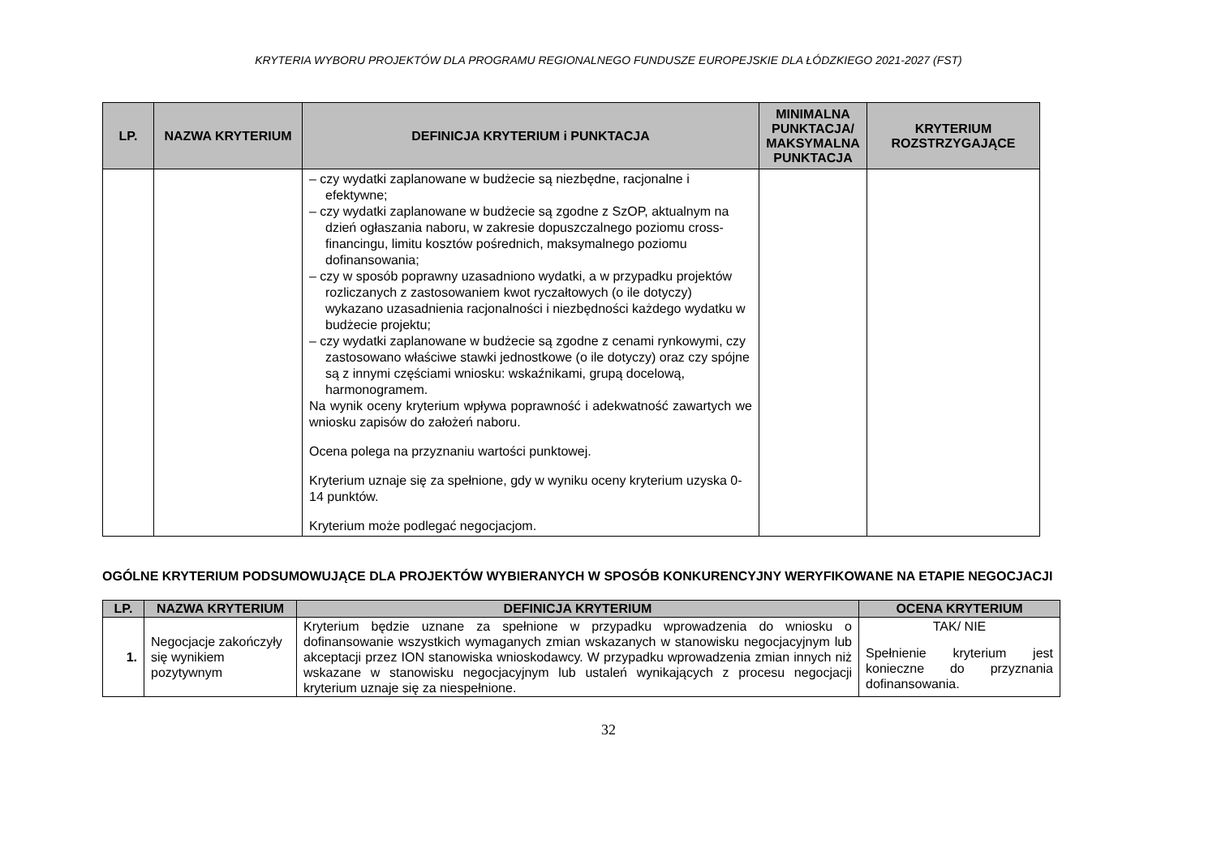KRYTERIA WYBORU PROJEKTÓW DLA PROGRAMU REGIONALNEGO FUNDUSZE EUROPEJSKIE DLA ŁÓDZKIEGO 2021-2027 (FST)
| LP. | NAZWA KRYTERIUM | DEFINICJA KRYTERIUM i PUNKTACJA | MINIMALNA PUNKTACJA/ MAKSYMALNA PUNKTACJA | KRYTERIUM ROZSTRZYGAJĄCE |
| --- | --- | --- | --- | --- |
| | | – czy wydatki zaplanowane w budżecie są niezbędne, racjonalne i efektywne; – czy wydatki zaplanowane w budżecie są zgodne z SzOP, aktualnym na dzień ogłaszania naboru, w zakresie dopuszczalnego poziomu cross-financingu, limitu kosztów pośrednich, maksymalnego poziomu dofinansowania; – czy w sposób poprawny uzasadniono wydatki, a w przypadku projektów rozliczanych z zastosowaniem kwot ryczałtowych (o ile dotyczy) wykazano uzasadnienia racjonalności i niezbędności każdego wydatku w budżecie projektu; – czy wydatki zaplanowane w budżecie są zgodne z cenami rynkowymi, czy zastosowano właściwe stawki jednostkowe (o ile dotyczy) oraz czy spójne są z innymi częściami wniosku: wskaźnikami, grupą docelową, harmonogramem. Na wynik oceny kryterium wpływa poprawność i adekwatność zawartych we wniosku zapisów do założeń naboru. Ocena polega na przyznaniu wartości punktowej. Kryterium uznaje się za spełnione, gdy w wyniku oceny kryterium uzyska 0-14 punktów. Kryterium może podlegać negocjacjom. | | |
OGÓLNE KRYTERIUM PODSUMOWUJĄCE DLA PROJEKTÓW WYBIERANYCH W SPOSÓB KONKURENCYJNY WERYFIKOWANE NA ETAPIE NEGOCJACJI
| LP. | NAZWA KRYTERIUM | DEFINICJA KRYTERIUM | OCENA KRYTERIUM |
| --- | --- | --- | --- |
| 1. | Negocjacje zakończyły się wynikiem pozytywnym | Kryterium będzie uznane za spełnione w przypadku wprowadzenia do wniosku o dofinansowanie wszystkich wymaganych zmian wskazanych w stanowisku negocjacyjnym lub akceptacji przez ION stanowiska wnioskodawcy. W przypadku wprowadzenia zmian innych niż wskazane w stanowisku negocjacyjnym lub ustaleń wynikających z procesu negocjacji kryterium uznaje się za niespełnione. | TAK/ NIE Spełnienie kryterium jest konieczne do przyznania dofinansowania. |
32